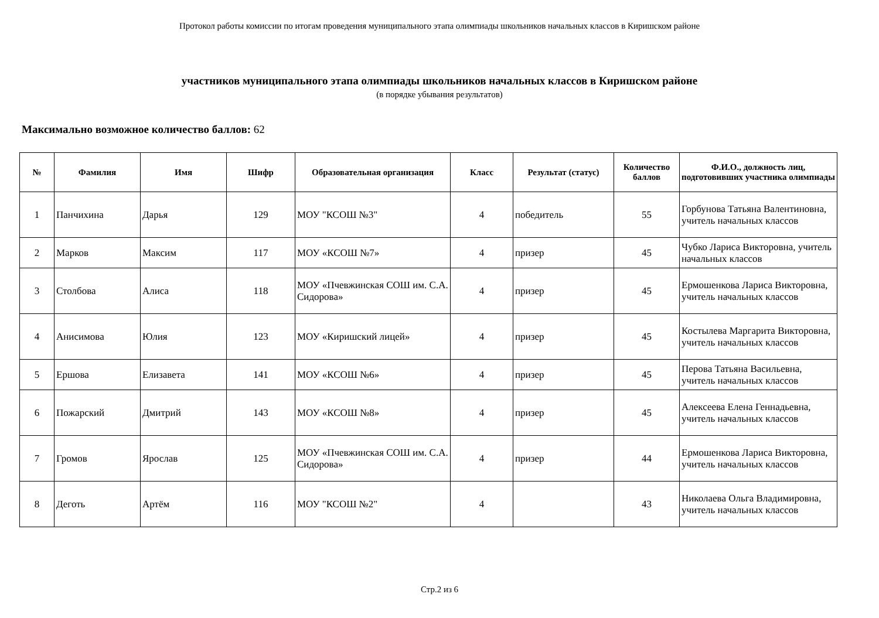Протокол работы комиссии по итогам проведения муниципального этапа олимпиады школьников начальных классов в Киришском районе
участников муниципального этапа олимпиады школьников начальных классов в Киришском районе
(в порядке убывания результатов)
Максимально возможное количество баллов: 62
| № | Фамилия | Имя | Шифр | Образовательная организация | Класс | Результат (статус) | Количество баллов | Ф.И.О., должность лиц, подготовивших участника олимпиады |
| --- | --- | --- | --- | --- | --- | --- | --- | --- |
| 1 | Панчихина | Дарья | 129 | МОУ "КСОШ №3" | 4 | победитель | 55 | Горбунова Татьяна Валентиновна, учитель начальных классов |
| 2 | Марков | Максим | 117 | МОУ «КСОШ №7» | 4 | призер | 45 | Чубко Лариса Викторовна, учитель начальных классов |
| 3 | Столбова | Алиса | 118 | МОУ «Пчевжинская СОШ им. С.А. Сидорова» | 4 | призер | 45 | Ермошенкова Лариса Викторовна, учитель начальных классов |
| 4 | Анисимова | Юлия | 123 | МОУ «Киришский лицей» | 4 | призер | 45 | Костылева Маргарита Викторовна, учитель начальных классов |
| 5 | Ершова | Елизавета | 141 | МОУ «КСОШ №6» | 4 | призер | 45 | Перова Татьяна Васильевна, учитель начальных классов |
| 6 | Пожарский | Дмитрий | 143 | МОУ «КСОШ №8» | 4 | призер | 45 | Алексеева Елена Геннадьевна, учитель начальных классов |
| 7 | Громов | Ярослав | 125 | МОУ «Пчевжинская СОШ им. С.А. Сидорова» | 4 | призер | 44 | Ермошенкова Лариса Викторовна, учитель начальных классов |
| 8 | Деготь | Артём | 116 | МОУ "КСОШ №2" | 4 | | 43 | Николаева Ольга Владимировна, учитель начальных классов |
Стр.2 из 6